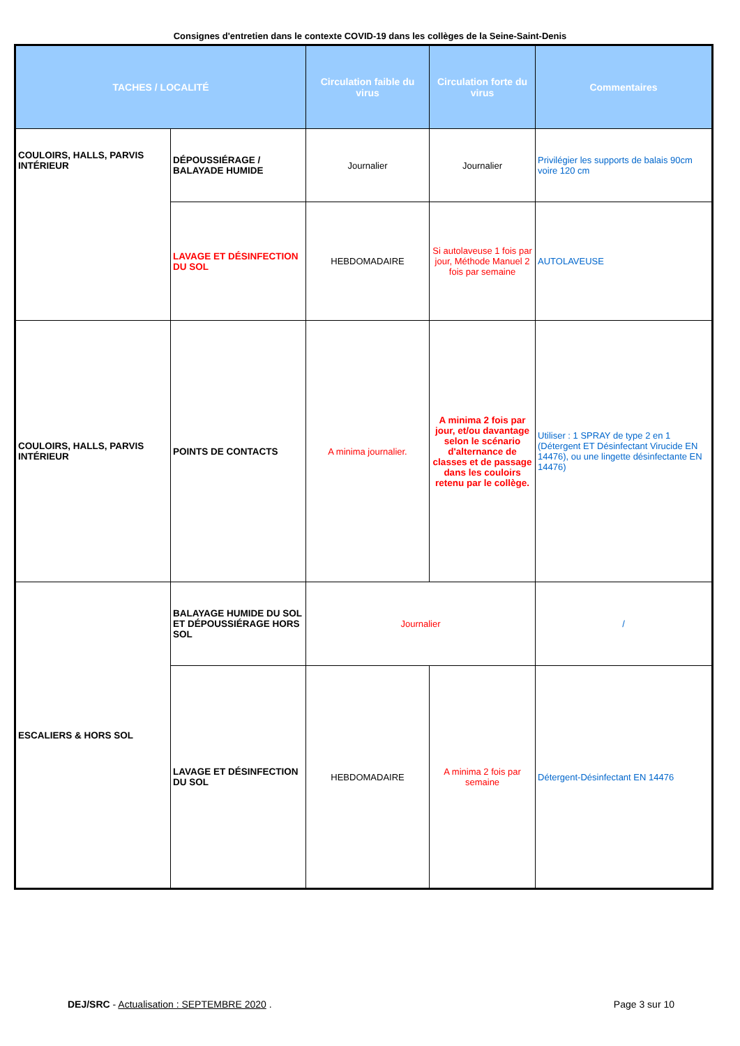Consignes d'entretien dans le contexte COVID-19 dans les collèges de la Seine-Saint-Denis
| TACHES / LOCALITÉ | | Circulation faible du virus | Circulation forte du virus | Commentaires |
| --- | --- | --- | --- | --- |
| COULOIRS, HALLS, PARVIS INTÉRIEUR | DÉPOUSSIÉRAGE / BALAYADE HUMIDE | Journalier | Journalier | Privilégier les supports de balais 90cm voire 120 cm |
| | LAVAGE ET DÉSINFECTION DU SOL | HEBDOMADAIRE | Si autolaveuse 1 fois par jour, Méthode Manuel 2 fois par semaine | AUTOLAVEUSE |
| COULOIRS, HALLS, PARVIS INTÉRIEUR | POINTS DE CONTACTS | A minima journalier. | A minima 2 fois par jour, et/ou davantage selon le scénario d'alternance de classes et de passage dans les couloirs retenu par le collège. | Utiliser : 1 SPRAY de type 2 en 1 (Détergent ET Désinfectant Virucide EN 14476), ou une lingette désinfectante EN 14476) |
| ESCALIERS & HORS SOL | BALAYAGE HUMIDE DU SOL ET DÉPOUSSIÉRAGE HORS SOL | Journalier | | / |
| | LAVAGE ET DÉSINFECTION DU SOL | HEBDOMADAIRE | A minima 2 fois par semaine | Détergent-Désinfectant EN 14476 |
DEJ/SRC - Actualisation : SEPTEMBRE 2020 . Page 3 sur 10